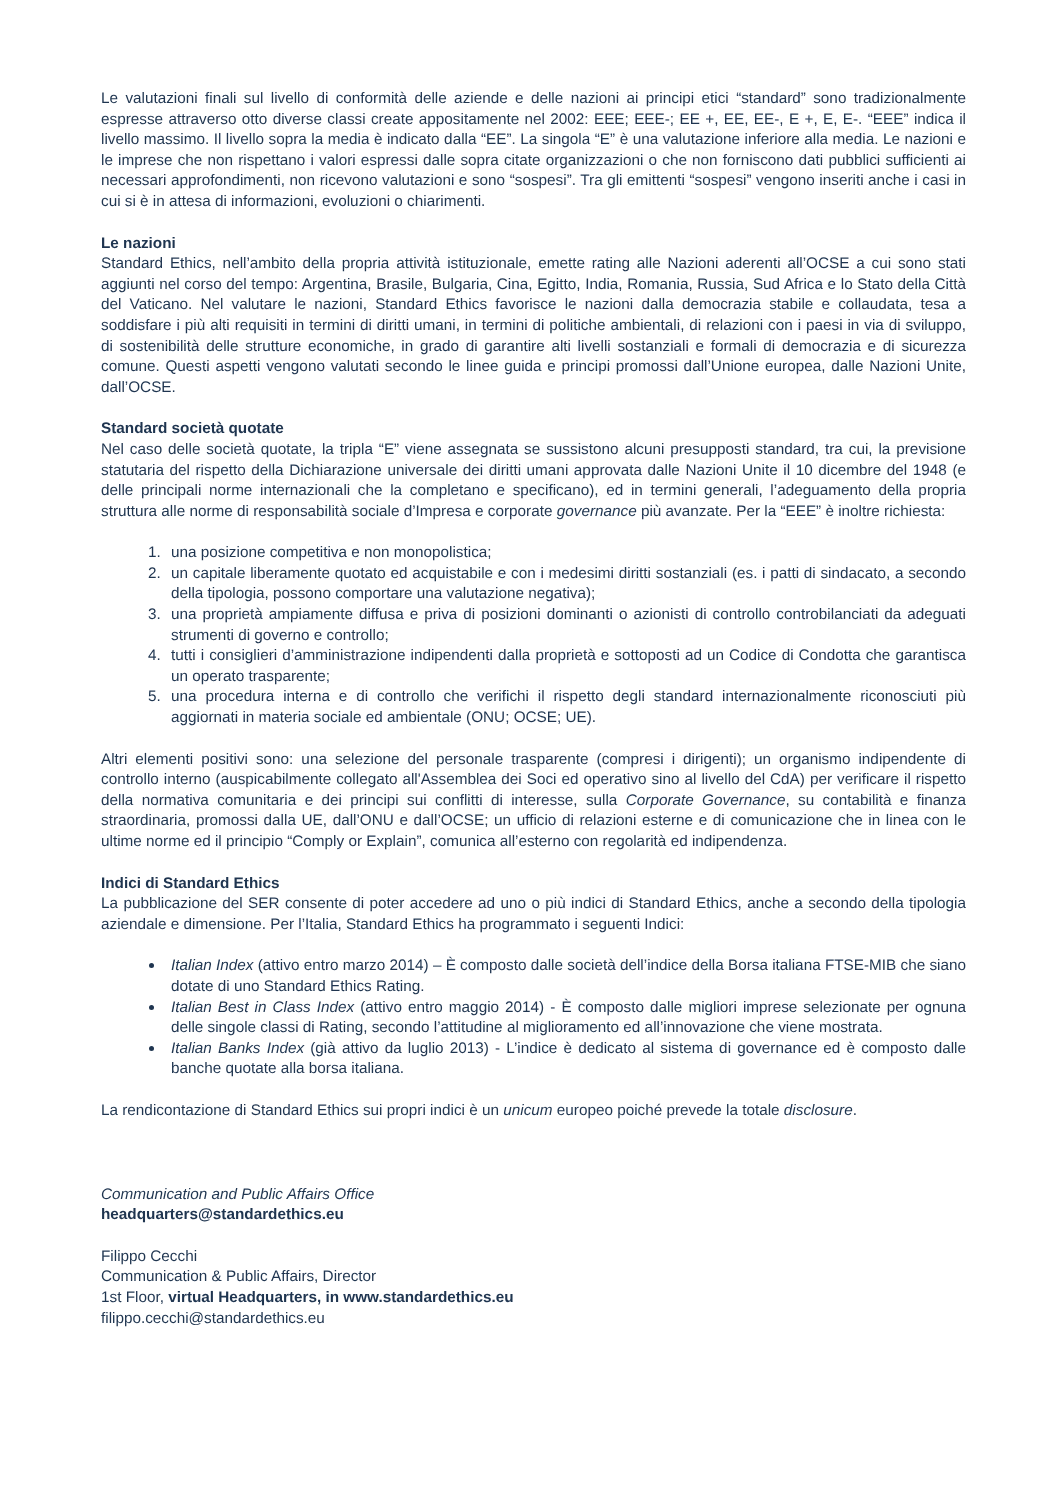Le valutazioni finali sul livello di conformità delle aziende e delle nazioni ai principi etici “standard” sono tradizionalmente espresse attraverso otto diverse classi create appositamente nel 2002: EEE; EEE-; EE +, EE, EE-, E +, E, E-. “EEE” indica il livello massimo. Il livello sopra la media è indicato dalla “EE”. La singola “E” è una valutazione inferiore alla media. Le nazioni e le imprese che non rispettano i valori espressi dalle sopra citate organizzazioni o che non forniscono dati pubblici sufficienti ai necessari approfondimenti, non ricevono valutazioni e sono “sospesi”. Tra gli emittenti “sospesi” vengono inseriti anche i casi in cui si è in attesa di informazioni, evoluzioni o chiarimenti.
Le nazioni
Standard Ethics, nell’ambito della propria attività istituzionale, emette rating alle Nazioni aderenti all’OCSE a cui sono stati aggiunti nel corso del tempo: Argentina, Brasile, Bulgaria, Cina, Egitto, India, Romania, Russia, Sud Africa e lo Stato della Città del Vaticano. Nel valutare le nazioni, Standard Ethics favorisce le nazioni dalla democrazia stabile e collaudata, tesa a soddisfare i più alti requisiti in termini di diritti umani, in termini di politiche ambientali, di relazioni con i paesi in via di sviluppo, di sostenibilità delle strutture economiche, in grado di garantire alti livelli sostanziali e formali di democrazia e di sicurezza comune. Questi aspetti vengono valutati secondo le linee guida e principi promossi dall’Unione europea, dalle Nazioni Unite, dall’OCSE.
Standard società quotate
Nel caso delle società quotate, la tripla “E” viene assegnata se sussistono alcuni presupposti standard, tra cui, la previsione statutaria del rispetto della Dichiarazione universale dei diritti umani approvata dalle Nazioni Unite il 10 dicembre del 1948 (e delle principali norme internazionali che la completano e specificano), ed in termini generali, l’adeguamento della propria struttura alle norme di responsabilità sociale d’Impresa e corporate governance più avanzate. Per la “EEE” è inoltre richiesta:
1. una posizione competitiva e non monopolistica;
2. un capitale liberamente quotato ed acquistabile e con i medesimi diritti sostanziali (es. i patti di sindacato, a secondo della tipologia, possono comportare una valutazione negativa);
3. una proprietà ampiamente diffusa e priva di posizioni dominanti o azionisti di controllo controbilanciati da adeguati strumenti di governo e controllo;
4. tutti i consiglieri d’amministrazione indipendenti dalla proprietà e sottoposti ad un Codice di Condotta che garantisca un operato trasparente;
5. una procedura interna e di controllo che verifichi il rispetto degli standard internazionalmente riconosciuti più aggiornati in materia sociale ed ambientale (ONU; OCSE; UE).
Altri elementi positivi sono: una selezione del personale trasparente (compresi i dirigenti); un organismo indipendente di controllo interno (auspicabilmente collegato all'Assemblea dei Soci ed operativo sino al livello del CdA) per verificare il rispetto della normativa comunitaria e dei principi sui conflitti di interesse, sulla Corporate Governance, su contabilità e finanza straordinaria, promossi dalla UE, dall’ONU e dall’OCSE; un ufficio di relazioni esterne e di comunicazione che in linea con le ultime norme ed il principio “Comply or Explain”, comunica all’esterno con regolarità ed indipendenza.
Indici di Standard Ethics
La pubblicazione del SER consente di poter accedere ad uno o più indici di Standard Ethics, anche a secondo della tipologia aziendale e dimensione. Per l’Italia, Standard Ethics ha programmato i seguenti Indici:
Italian Index (attivo entro marzo 2014) – È composto dalle società dell’indice della Borsa italiana FTSE-MIB che siano dotate di uno Standard Ethics Rating.
Italian Best in Class Index (attivo entro maggio 2014) - È composto dalle migliori imprese selezionate per ognuna delle singole classi di Rating, secondo l’attitudine al miglioramento ed all’innovazione che viene mostrata.
Italian Banks Index (già attivo da luglio 2013) - L’indice è dedicato al sistema di governance ed è composto dalle banche quotate alla borsa italiana.
La rendicontazione di Standard Ethics sui propri indici è un unicum europeo poiché prevede la totale disclosure.
Communication and Public Affairs Office
headquarters@standardethics.eu
Filippo Cecchi
Communication & Public Affairs, Director
1st Floor, virtual Headquarters, in www.standardethics.eu
filippo.cecchi@standardethics.eu